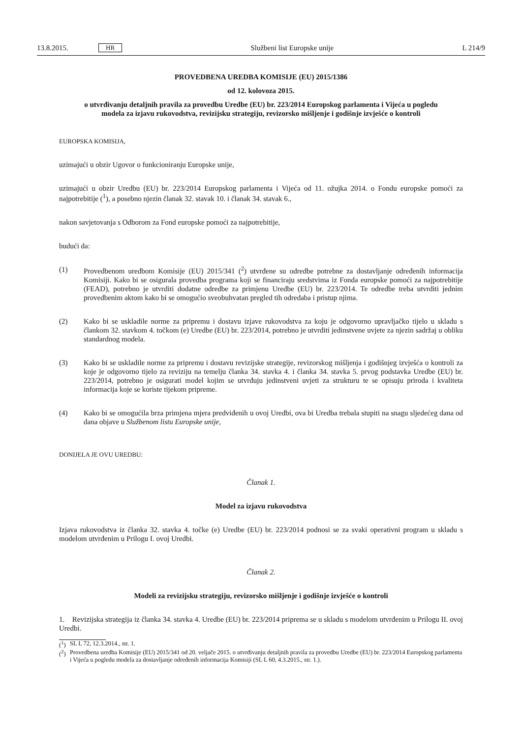13.8.2015. HR Službeni list Europske unije L 214/9
PROVEDBENA UREDBA KOMISIJE (EU) 2015/1386
od 12. kolovoza 2015.
o utvrđivanju detaljnih pravila za provedbu Uredbe (EU) br. 223/2014 Europskog parlamenta i Vijeća u pogledu modela za izjavu rukovodstva, revizijsku strategiju, revizorsko mišljenje i godišnje izvješće o kontroli
EUROPSKA KOMISIJA,
uzimajući u obzir Ugovor o funkcioniranju Europske unije,
uzimajući u obzir Uredbu (EU) br. 223/2014 Europskog parlamenta i Vijeća od 11. ožujka 2014. o Fondu europske pomoći za najpotrebitije (<sup>1</sup>), a posebno njezin članak 32. stavak 10. i članak 34. stavak 6.,
nakon savjetovanja s Odborom za Fond europske pomoći za najpotrebitije,
budući da:
(1) Provedbenom uredbom Komisije (EU) 2015/341 (<sup>2</sup>) utvrđene su odredbe potrebne za dostavljanje određenih informacija Komisiji. Kako bi se osigurala provedba programa koji se financiraju sredstvima iz Fonda europske pomoći za najpotrebitije (FEAD), potrebno je utvrditi dodatne odredbe za primjenu Uredbe (EU) br. 223/2014. Te odredbe treba utvrditi jednim provedbenim aktom kako bi se omogućio sveobuhvatan pregled tih odredaba i pristup njima.
(2) Kako bi se uskladile norme za pripremu i dostavu izjave rukovodstva za koju je odgovorno upravljačko tijelo u skladu s člankom 32. stavkom 4. točkom (e) Uredbe (EU) br. 223/2014, potrebno je utvrditi jedinstvene uvjete za njezin sadržaj u obliku standardnog modela.
(3) Kako bi se uskladile norme za pripremu i dostavu revizijske strategije, revizorskog mišljenja i godišnjeg izvješća o kontroli za koje je odgovorno tijelo za reviziju na temelju članka 34. stavka 4. i članka 34. stavka 5. prvog podstavka Uredbe (EU) br. 223/2014, potrebno je osigurati model kojim se utvrđuju jedinstveni uvjeti za strukturu te se opisuju priroda i kvaliteta informacija koje se koriste tijekom pripreme.
(4) Kako bi se omogućila brza primjena mjera predviđenih u ovoj Uredbi, ova bi Uredba trebala stupiti na snagu sljedećeg dana od dana objave u Službenom listu Europske unije,
DONIJELA JE OVU UREDBU:
Članak 1.
Model za izjavu rukovodstva
Izjava rukovodstva iz članka 32. stavka 4. točke (e) Uredbe (EU) br. 223/2014 podnosi se za svaki operativni program u skladu s modelom utvrđenim u Prilogu I. ovoj Uredbi.
Članak 2.
Modeli za revizijsku strategiju, revizorsko mišljenje i godišnje izvješće o kontroli
1. Revizijska strategija iz članka 34. stavka 4. Uredbe (EU) br. 223/2014 priprema se u skladu s modelom utvrđenim u Prilogu II. ovoj Uredbi.
(<sup>1</sup>) SL L 72, 12.3.2014., str. 1.
(<sup>2</sup>) Provedbena uredba Komisije (EU) 2015/341 od 20. veljače 2015. o utvrđivanju detaljnih pravila za provedbu Uredbe (EU) br. 223/2014 Europskog parlamenta i Vijeća u pogledu modela za dostavljanje određenih informacija Komisiji (SL L 60, 4.3.2015., str. 1.).